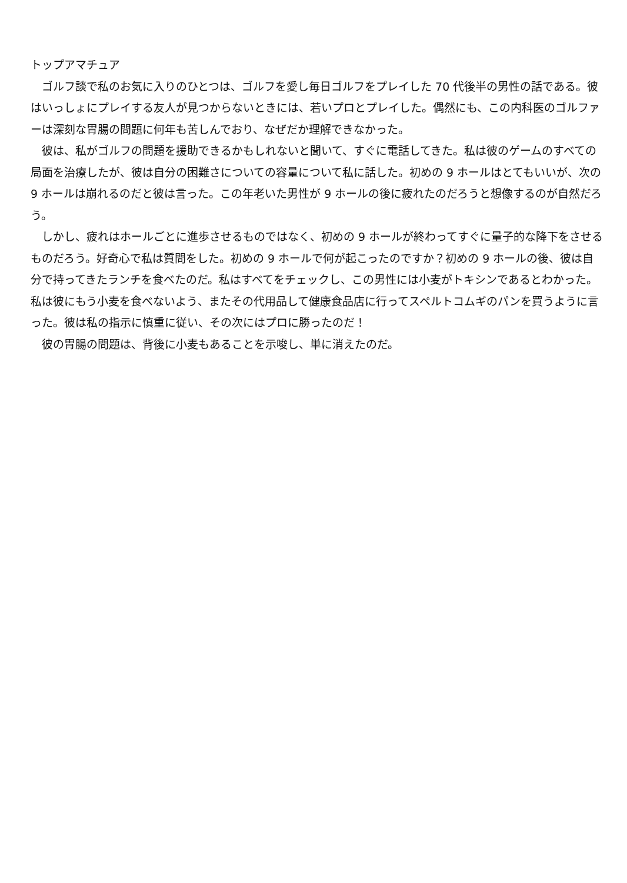トップアマチュア
　ゴルフ談で私のお気に入りのひとつは、ゴルフを愛し毎日ゴルフをプレイした 70 代後半の男性の話である。彼はいっしょにプレイする友人が見つからないときには、若いプロとプレイした。偶然にも、この内科医のゴルファーは深刻な胃腸の問題に何年も苦しんでおり、なぜだか理解できなかった。
　彼は、私がゴルフの問題を援助できるかもしれないと聞いて、すぐに電話してきた。私は彼のゲームのすべての局面を治療したが、彼は自分の困難さについての容量について私に話した。初めの 9 ホールはとてもいいが、次の 9 ホールは崩れるのだと彼は言った。この年老いた男性が 9 ホールの後に疲れたのだろうと想像するのが自然だろう。
　しかし、疲れはホールごとに進歩させるものではなく、初めの 9 ホールが終わってすぐに量子的な降下をさせるものだろう。好奇心で私は質問をした。初めの 9 ホールで何が起こったのですか？初めの 9 ホールの後、彼は自分で持ってきたランチを食べたのだ。私はすべてをチェックし、この男性には小麦がトキシンであるとわかった。私は彼にもう小麦を食べないよう、またその代用品して健康食品店に行ってスペルトコムギのパンを買うように言った。彼は私の指示に慎重に従い、その次にはプロに勝ったのだ！
　彼の胃腸の問題は、背後に小麦もあることを示唆し、単に消えたのだ。